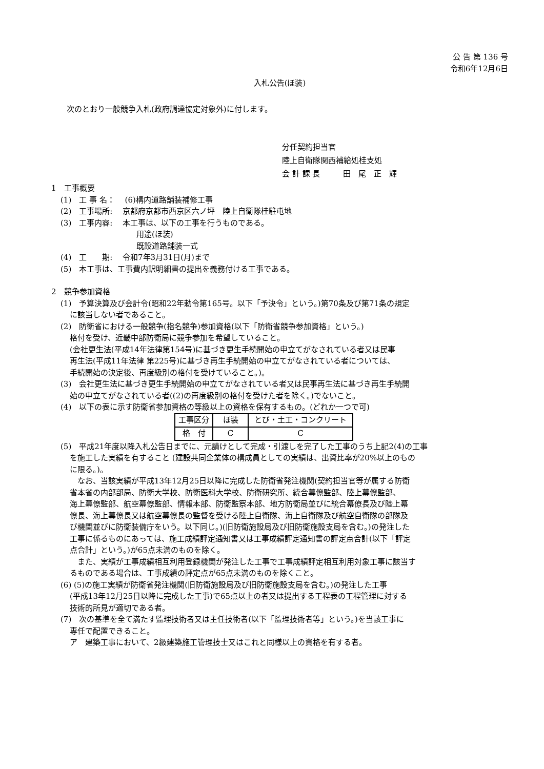公 告 第 136 号
令和6年12月6日
入札公告(ほ装)
次のとおり一般競争入札(政府調達協定対象外)に付します。
分任契約担当官
陸上自衛隊関西補給処桂支処
会 計 課 長　　　田　尾　正　輝
1　工事概要
(1)　工 事 名：　 (6)構内道路舗装補修工事
(2)　工事場所:　 京都府京都市西京区六ノ坪　陸上自衛隊桂駐屯地
(3)　工事内容:　 本工事は、以下の工事を行うものである。
用途(ほ装)
既設道路舗装一式
(4)　工　　期:　 令和7年3月31日(月)まで
(5)　本工事は、工事費内訳明細書の提出を義務付ける工事である。
2　競争参加資格
(1)　予算決算及び会計令(昭和22年勅令第165号。以下「予決令」という。)第70条及び第71条の規定
に該当しない者であること。
(2)　防衛省における一般競争(指名競争)参加資格(以下「防衛省競争参加資格」という。)
格付を受け、近畿中部防衛局に競争参加を希望していること。
(会社更生法(平成14年法律第154号)に基づき更生手続開始の申立てがなされている者又は民事
再生法(平成11年法律 第225号)に基づき再生手続開始の申立てがなされている者については、
手続開始の決定後、再度級別の格付を受けていること。)。
(3)　会社更生法に基づき更生手続開始の申立てがなされている者又は民事再生法に基づき再生手続開
始の申立てがなされている者((2)の再度級別の格付を受けた者を除く。)でないこと。
(4)　以下の表に示す防衛省参加資格の等級以上の資格を保有するもの。(どれか一つで可)
| 工事区分 | ほ装 | とび・土工・コンクリート |
| 格 付 | C | C |
(5)　平成21年度以降入札公告日までに、元請けとして完成・引渡しを完了した工事のうち上記2(4)の工事
を施工した実績を有すること (建設共同企業体の構成員としての実績は、出資比率が20%以上のもの
に限る。)。
　なお、当該実績が平成13年12月25日以降に完成した防衛省発注機関(契約担当官等が属する防衛
省本省の内部部局、防衛大学校、防衛医科大学校、防衛研究所、統合幕僚監部、陸上幕僚監部、
海上幕僚監部、航空幕僚監部、情報本部、防衛監察本部、地方防衛局並びに統合幕僚長及び陸上幕
僚長、海上幕僚長又は航空幕僚長の監督を受ける陸上自衛隊、海上自衛隊及び航空自衛隊の部隊及
び機関並びに防衛装備庁をいう。以下同じ。)(旧防衛施設局及び旧防衛施設支局を含む。)の発注した
工事に係るものにあっては、施工成績評定通知書又は工事成績評定通知書の評定点合計(以下「評定
点合計」という。)が65点未満のものを除く。
　また、実績が工事成績相互利用登録機関が発注した工事で工事成績評定相互利用対象工事に該当す
るものである場合は、工事成績の評定点が65点未満のものを除くこと。
(6) (5)の施工実績が防衛省発注機関(旧防衛施設局及び旧防衛施設支局を含む。)の発注した工事
(平成13年12月25日以降に完成した工事)で65点以上の者又は提出する工程表の工程管理に対する
技術的所見が適切である者。
(7)　次の基準を全て満たす監理技術者又は主任技術者(以下「監理技術者等」という。)を当該工事に
専任で配置できること。
ア　建築工事において、2級建築施工管理技士又はこれと同様以上の資格を有する者。